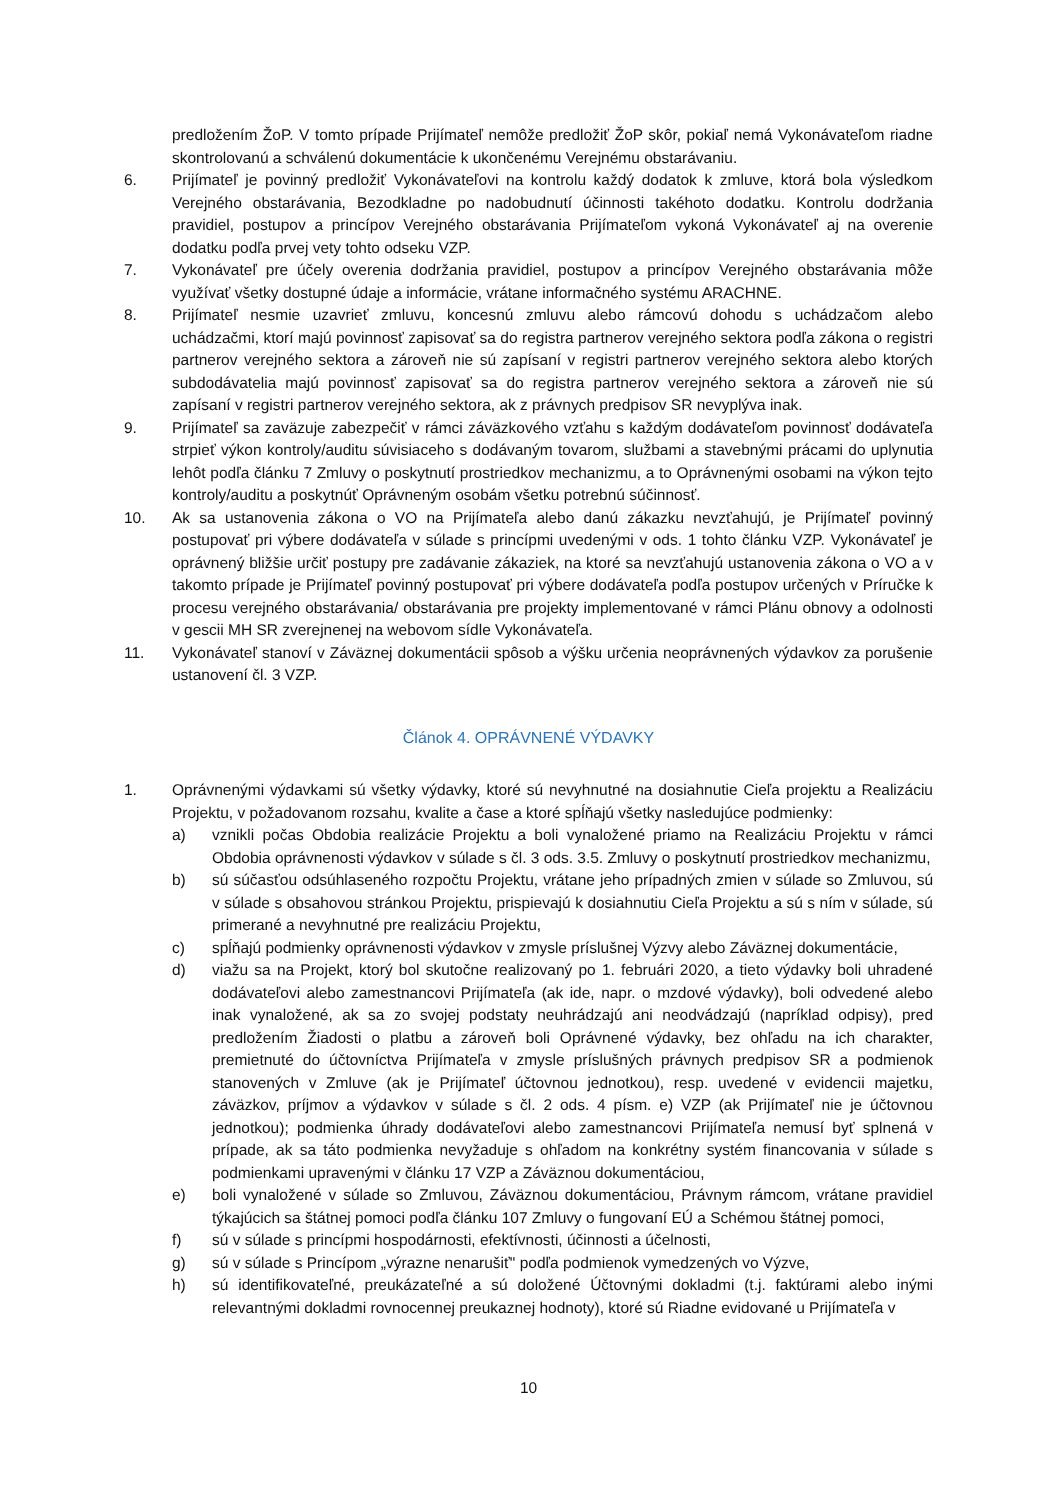predložením ŽoP. V tomto prípade Prijímateľ nemôže predložiť ŽoP skôr, pokiaľ nemá Vykonávateľom riadne skontrolovanú a schválenú dokumentácie k ukončenému Verejnému obstarávaniu.
6. Prijímateľ je povinný predložiť Vykonávateľovi na kontrolu každý dodatok k zmluve, ktorá bola výsledkom Verejného obstarávania, Bezodkladne po nadobudnutí účinnosti takéhoto dodatku. Kontrolu dodržania pravidiel, postupov a princípov Verejného obstarávania Prijímateľom vykoná Vykonávateľ aj na overenie dodatku podľa prvej vety tohto odseku VZP.
7. Vykonávateľ pre účely overenia dodržania pravidiel, postupov a princípov Verejného obstarávania môže využívať všetky dostupné údaje a informácie, vrátane informačného systému ARACHNE.
8. Prijímateľ nesmie uzavrieť zmluvu, koncesnú zmluvu alebo rámcovú dohodu s uchádzačom alebo uchádzačmi, ktorí majú povinnosť zapisovať sa do registra partnerov verejného sektora podľa zákona o registri partnerov verejného sektora a zároveň nie sú zapísaní v registri partnerov verejného sektora alebo ktorých subdodávatelia majú povinnosť zapisovať sa do registra partnerov verejného sektora a zároveň nie sú zapísaní v registri partnerov verejného sektora, ak z právnych predpisov SR nevyplýva inak.
9. Prijímateľ sa zaväzuje zabezpečiť v rámci záväzkového vzťahu s každým dodávateľom povinnosť dodávateľa strpieť výkon kontroly/auditu súvisiaceho s dodávaným tovarom, službami a stavebnými prácami do uplynutia lehôt podľa článku 7 Zmluvy o poskytnutí prostriedkov mechanizmu, a to Oprávnenými osobami na výkon tejto kontroly/auditu a poskytnúť Oprávneným osobám všetku potrebnú súčinnosť.
10. Ak sa ustanovenia zákona o VO na Prijímateľa alebo danú zákazku nevzťahujú, je Prijímateľ povinný postupovať pri výbere dodávateľa v súlade s princípmi uvedenými v ods. 1 tohto článku VZP. Vykonávateľ je oprávnený bližšie určiť postupy pre zadávanie zákaziek, na ktoré sa nevzťahujú ustanovenia zákona o VO a v takomto prípade je Prijímateľ povinný postupovať pri výbere dodávateľa podľa postupov určených v Príručke k procesu verejného obstarávania/ obstarávania pre projekty implementované v rámci Plánu obnovy a odolnosti v gescii MH SR zverejnenej na webovom sídle Vykonávateľa.
11. Vykonávateľ stanoví v Záväznej dokumentácii spôsob a výšku určenia neoprávnených výdavkov za porušenie ustanovení čl. 3 VZP.
Článok 4. OPRÁVNENÉ VÝDAVKY
1. Oprávnenými výdavkami sú všetky výdavky, ktoré sú nevyhnutné na dosiahnutie Cieľa projektu a Realizáciu Projektu, v požadovanom rozsahu, kvalite a čase a ktoré spĺňajú všetky nasledujúce podmienky:
a) vznikli počas Obdobia realizácie Projektu a boli vynaložené priamo na Realizáciu Projektu v rámci Obdobia oprávnenosti výdavkov v súlade s čl. 3 ods. 3.5. Zmluvy o poskytnutí prostriedkov mechanizmu,
b) sú súčasťou odsúhlaseného rozpočtu Projektu, vrátane jeho prípadných zmien v súlade so Zmluvou, sú v súlade s obsahovou stránkou Projektu, prispievajú k dosiahnutiu Cieľa Projektu a sú s ním v súlade, sú primerané a nevyhnutné pre realizáciu Projektu,
c) spĺňajú podmienky oprávnenosti výdavkov v zmysle príslušnej Výzvy alebo Záväznej dokumentácie,
d) viažu sa na Projekt, ktorý bol skutočne realizovaný po 1. februári 2020, a tieto výdavky boli uhradené dodávateľovi alebo zamestnancovi Prijímateľa (ak ide, napr. o mzdové výdavky), boli odvedené alebo inak vynaložené, ak sa zo svojej podstaty neuhrádzajú ani neodvádzajú (napríklad odpisy), pred predložením Žiadosti o platbu a zároveň boli Oprávnené výdavky, bez ohľadu na ich charakter, premietnuté do účtovníctva Prijímateľa v zmysle príslušných právnych predpisov SR a podmienok stanovených v Zmluve (ak je Prijímateľ účtovnou jednotkou), resp. uvedené v evidencii majetku, záväzkov, príjmov a výdavkov v súlade s čl. 2 ods. 4 písm. e) VZP (ak Prijímateľ nie je účtovnou jednotkou); podmienka úhrady dodávateľovi alebo zamestnancovi Prijímateľa nemusí byť splnená v prípade, ak sa táto podmienka nevyžaduje s ohľadom na konkrétny systém financovania v súlade s podmienkami upravenými v článku 17 VZP a Záväznou dokumentáciou,
e) boli vynaložené v súlade so Zmluvou, Záväznou dokumentáciou, Právnym rámcom, vrátane pravidiel týkajúcich sa štátnej pomoci podľa článku 107 Zmluvy o fungovaní EÚ a Schémou štátnej pomoci,
f) sú v súlade s princípmi hospodárnosti, efektívnosti, účinnosti a účelnosti,
g) sú v súlade s Princípom „výrazne nenarušiť" podľa podmienok vymedzených vo Výzve,
h) sú identifikovateľné, preukázateľné a sú doložené Účtovnými dokladmi (t.j. faktúrami alebo inými relevantnými dokladmi rovnocennej preukaznej hodnoty), ktoré sú Riadne evidované u Prijímateľa v
10